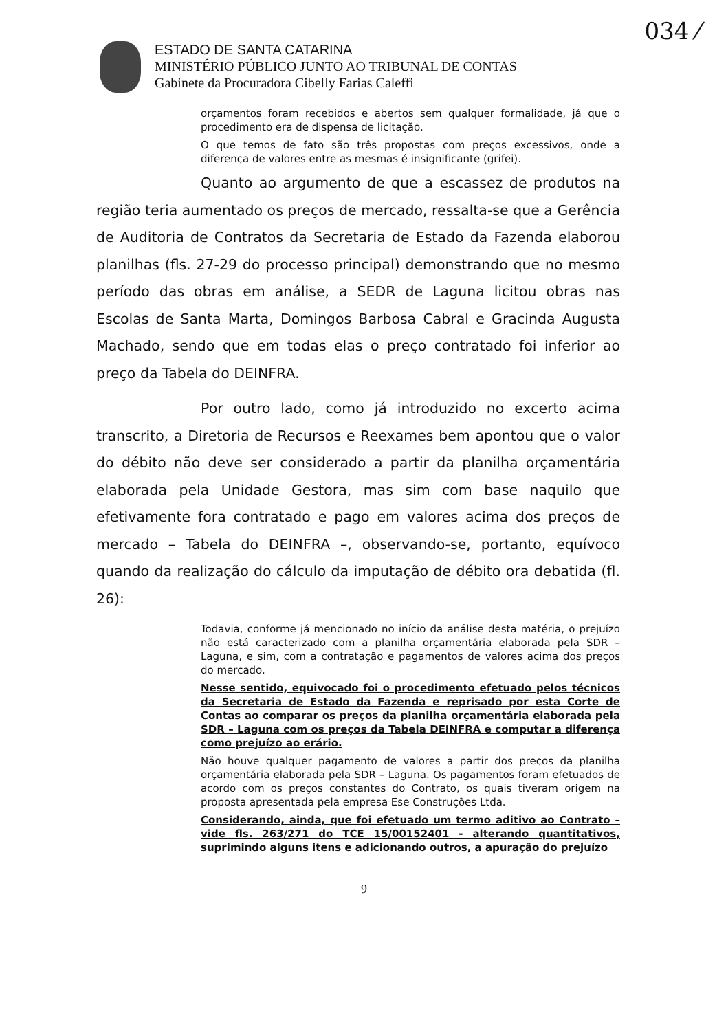034 ⁄
ESTADO DE SANTA CATARINA
MINISTÉRIO PÚBLICO JUNTO AO TRIBUNAL DE CONTAS
Gabinete da Procuradora Cibelly Farias Caleffi
orçamentos foram recebidos e abertos sem qualquer formalidade, já que o procedimento era de dispensa de licitação.
O que temos de fato são três propostas com preços excessivos, onde a diferença de valores entre as mesmas é insignificante (grifei).
Quanto ao argumento de que a escassez de produtos na região teria aumentado os preços de mercado, ressalta-se que a Gerência de Auditoria de Contratos da Secretaria de Estado da Fazenda elaborou planilhas (fls. 27-29 do processo principal) demonstrando que no mesmo período das obras em análise, a SEDR de Laguna licitou obras nas Escolas de Santa Marta, Domingos Barbosa Cabral e Gracinda Augusta Machado, sendo que em todas elas o preço contratado foi inferior ao preço da Tabela do DEINFRA.
Por outro lado, como já introduzido no excerto acima transcrito, a Diretoria de Recursos e Reexames bem apontou que o valor do débito não deve ser considerado a partir da planilha orçamentária elaborada pela Unidade Gestora, mas sim com base naquilo que efetivamente fora contratado e pago em valores acima dos preços de mercado – Tabela do DEINFRA –, observando-se, portanto, equívoco quando da realização do cálculo da imputação de débito ora debatida (fl. 26):
Todavia, conforme já mencionado no início da análise desta matéria, o prejuízo não está caracterizado com a planilha orçamentária elaborada pela SDR – Laguna, e sim, com a contratação e pagamentos de valores acima dos preços do mercado.
Nesse sentido, equivocado foi o procedimento efetuado pelos técnicos da Secretaria de Estado da Fazenda e reprisado por esta Corte de Contas ao comparar os preços da planilha orçamentária elaborada pela SDR – Laguna com os preços da Tabela DEINFRA e computar a diferença como prejuízo ao erário.
Não houve qualquer pagamento de valores a partir dos preços da planilha orçamentária elaborada pela SDR – Laguna. Os pagamentos foram efetuados de acordo com os preços constantes do Contrato, os quais tiveram origem na proposta apresentada pela empresa Ese Construções Ltda.
Considerando, ainda, que foi efetuado um termo aditivo ao Contrato – vide fls. 263/271 do TCE 15/00152401 - alterando quantitativos, suprimindo alguns itens e adicionando outros, a apuração do prejuízo
9